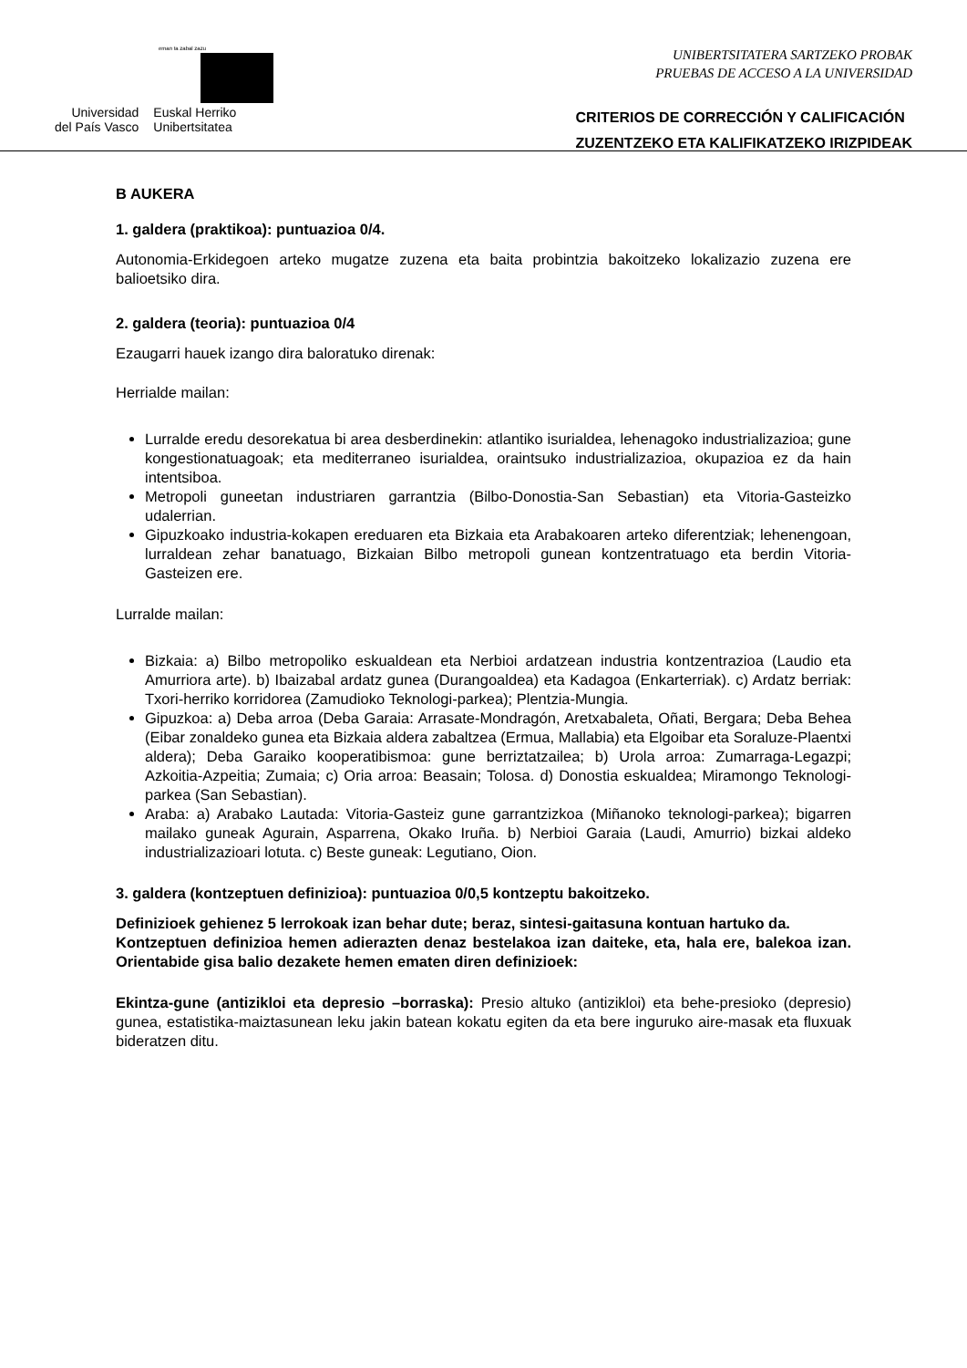eman ta zabal zazu
Universidad
del País Vasco
Euskal Herriko
Unibertsitatea
UNIBERTSITATERA SARTZEKO PROBAK
PRUEBAS DE ACCESO A LA UNIVERSIDAD
CRITERIOS DE CORRECCIÓN Y CALIFICACIÓN
ZUZENTZEKO ETA KALIFIKATZEKO IRIZPIDEAK
B AUKERA
1. galdera (praktikoa): puntuazioa 0/4.
Autonomia-Erkidegoen arteko mugatze zuzena eta baita probintzia bakoitzeko lokalizazio zuzena ere balioetsiko dira.
2. galdera (teoria): puntuazioa 0/4
Ezaugarri hauek izango dira baloratuko direnak:
Herrialde mailan:
Lurralde eredu desorekatua bi area desberdinekin: atlantiko isurialdea, lehenagoko industrializazioa; gune kongestionatuagoak; eta mediterraneo isurialdea, oraintsuko industrializazioa, okupazioa ez da hain intentsiboa.
Metropoli guneetan industriaren garrantzia (Bilbo-Donostia-San Sebastian) eta Vitoria-Gasteizko udalerrian.
Gipuzkoako industria-kokapen ereduaren eta Bizkaia eta Arabakoaren arteko diferentziak; lehenengoan, lurraldean zehar banatuago, Bizkaian Bilbo metropoli gunean kontzentratuago eta berdin Vitoria-Gasteizen ere.
Lurralde mailan:
Bizkaia: a) Bilbo metropoliko eskualdean eta Nerbioi ardatzean industria kontzentrazioa (Laudio eta Amurriora arte). b) Ibaizabal ardatz gunea (Durangoaldea) eta Kadagoa (Enkarterriak). c) Ardatz berriak: Txori-herriko korridorea (Zamudioko Teknologi-parkea); Plentzia-Mungia.
Gipuzkoa: a) Deba arroa (Deba Garaia: Arrasate-Mondragón, Aretxabaleta, Oñati, Bergara; Deba Behea (Eibar zonaldeko gunea eta Bizkaia aldera zabaltzea (Ermua, Mallabia) eta Elgoibar eta Soraluze-Plaentxi aldera); Deba Garaiko kooperatibismoa: gune berriztatzailea; b) Urola arroa: Zumarraga-Legazpi; Azkoitia-Azpeitia; Zumaia; c) Oria arroa: Beasain; Tolosa. d) Donostia eskualdea; Miramongo Teknologi-parkea (San Sebastian).
Araba: a) Arabako Lautada: Vitoria-Gasteiz gune garrantzizkoa (Miñanoko teknologi-parkea); bigarren mailako guneak Agurain, Asparrena, Okako Iruña. b) Nerbioi Garaia (Laudi, Amurrio) bizkai aldeko industrializazioari lotuta. c) Beste guneak: Legutiano, Oion.
3. galdera (kontzeptuen definizioa): puntuazioa 0/0,5 kontzeptu bakoitzeko.
Definizioek gehienez 5 lerrokoak izan behar dute; beraz, sintesi-gaitasuna kontuan hartuko da.
Kontzeptuen definizioa hemen adierazten denaz bestelakoa izan daiteke, eta, hala ere, balekoa izan. Orientabide gisa balio dezakete hemen ematen diren definizioek:
Ekintza-gune (antizikloi eta depresio –borraska): Presio altuko (antizikloi) eta behe-presioko (depresio) gunea, estatistika-maiztasunean leku jakin batean kokatu egiten da eta bere inguruko aire-masak eta fluxuak bideratzen ditu.